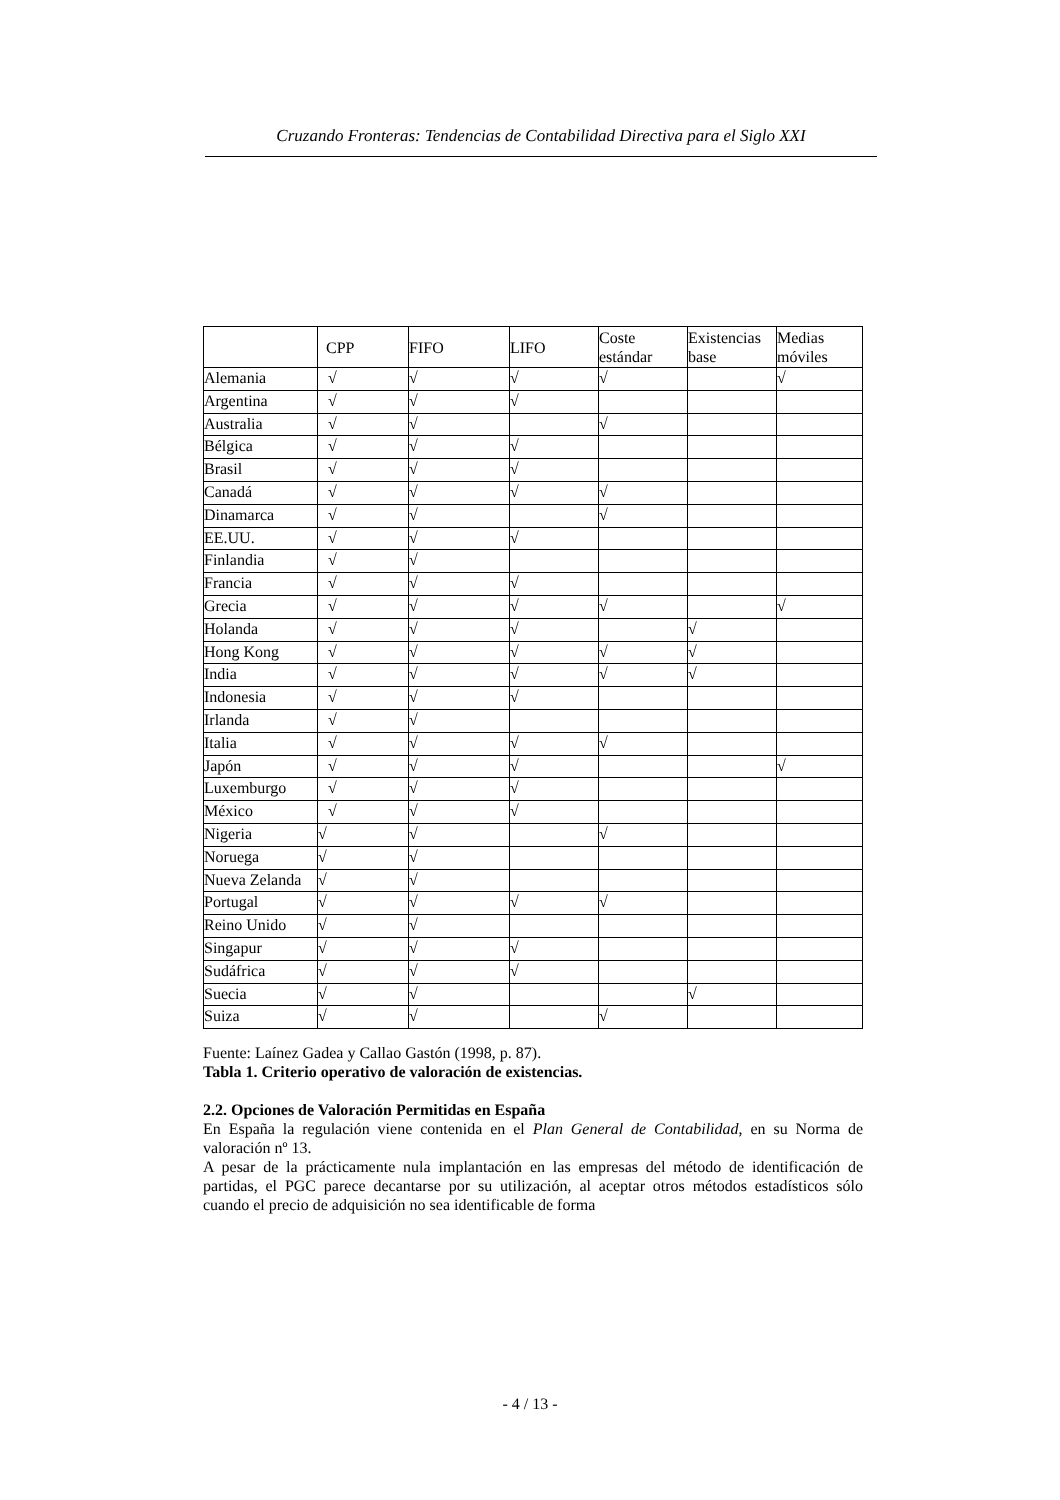Cruzando Fronteras: Tendencias de Contabilidad Directiva para el Siglo XXI
| | CPP | FIFO | LIFO | Coste estándar | Existencias base | Medias móviles |
| --- | --- | --- | --- | --- | --- | --- |
| Alemania | √ | √ | √ | √ | | √ |
| Argentina | √ | √ | √ | | | |
| Australia | √ | √ | | √ | | |
| Bélgica | √ | √ | √ | | | |
| Brasil | √ | √ | √ | | | |
| Canadá | √ | √ | √ | √ | | |
| Dinamarca | √ | √ | | √ | | |
| EE.UU. | √ | √ | √ | | | |
| Finlandia | √ | √ | | | | |
| Francia | √ | √ | √ | | | |
| Grecia | √ | √ | √ | √ | | √ |
| Holanda | √ | √ | √ | | √ | |
| Hong Kong | √ | √ | √ | √ | √ | |
| India | √ | √ | √ | √ | √ | |
| Indonesia | √ | √ | √ | | | |
| Irlanda | √ | √ | | | | |
| Italia | √ | √ | √ | √ | | |
| Japón | √ | √ | √ | | | √ |
| Luxemburgo | √ | √ | √ | | | |
| México | √ | √ | √ | | | |
| Nigeria | √ | √ | | √ | | |
| Noruega | √ | √ | | | | |
| Nueva Zelanda | √ | √ | | | | |
| Portugal | √ | √ | √ | √ | | |
| Reino Unido | √ | √ | | | | |
| Singapur | √ | √ | √ | | | |
| Sudáfrica | √ | √ | √ | | | |
| Suecia | √ | √ | | | √ | |
| Suiza | √ | √ | | √ | | |
Fuente: Laínez Gadea y Callao Gastón (1998, p. 87).
Tabla 1. Criterio operativo de valoración de existencias.
2.2. Opciones de Valoración Permitidas en España
En España la regulación viene contenida en el Plan General de Contabilidad, en su Norma de valoración nº 13.
A pesar de la prácticamente nula implantación en las empresas del método de identificación de partidas, el PGC parece decantarse por su utilización, al aceptar otros métodos estadísticos sólo cuando el precio de adquisición no sea identificable de forma
- 4 / 13 -